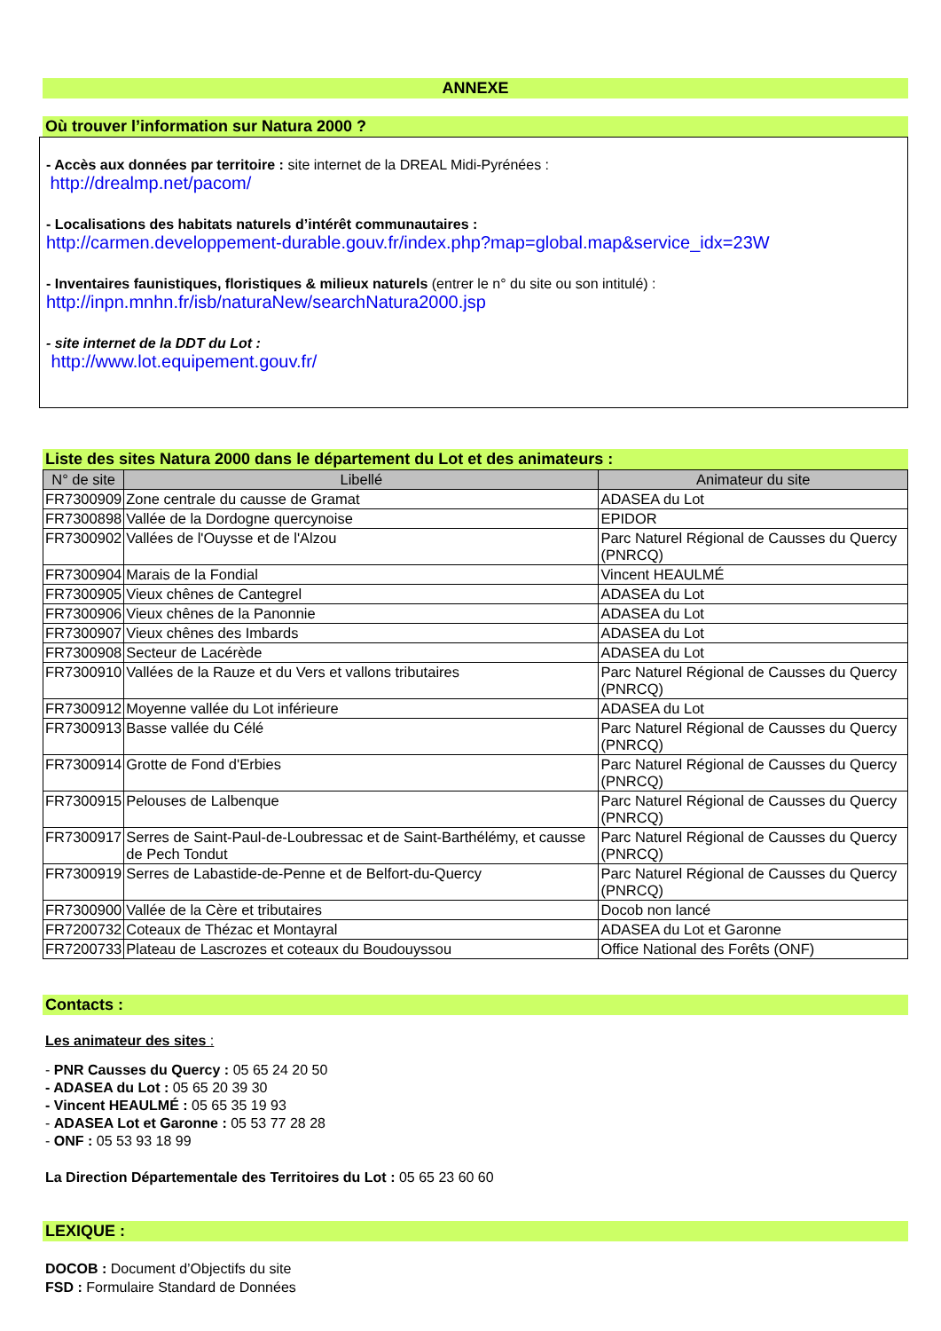ANNEXE
Où trouver l’information sur Natura 2000 ?
- Accès aux données par territoire : site internet de la DREAL Midi-Pyrénées :
http://drealmp.net/pacom/
- Localisations des habitats naturels d’intérêt communautaires :
http://carmen.developpement-durable.gouv.fr/index.php?map=global.map&service_idx=23W
- Inventaires faunistiques, floristiques & milieux naturels (entrer le n° du site ou son intitulé) :
http://inpn.mnhn.fr/isb/naturaNew/searchNatura2000.jsp
- site internet de la DDT du Lot :
http://www.lot.equipement.gouv.fr/
Liste des sites Natura 2000 dans le département du Lot et des animateurs :
| N° de site | Libellé | Animateur du site |
| --- | --- | --- |
| FR7300909 | Zone centrale du causse de Gramat | ADASEA du Lot |
| FR7300898 | Vallée de la Dordogne quercynoise | EPIDOR |
| FR7300902 | Vallées de l'Ouysse et de l'Alzou | Parc Naturel Régional de Causses du Quercy (PNRCQ) |
| FR7300904 | Marais de la Fondial | Vincent HEAULMÉ |
| FR7300905 | Vieux chênes de Cantegrel | ADASEA du Lot |
| FR7300906 | Vieux chênes de la Panonnie | ADASEA du Lot |
| FR7300907 | Vieux chênes des Imbards | ADASEA du Lot |
| FR7300908 | Secteur de Lacérède | ADASEA du Lot |
| FR7300910 | Vallées de la Rauze et du Vers et vallons tributaires | Parc Naturel Régional de Causses du Quercy (PNRCQ) |
| FR7300912 | Moyenne vallée du Lot inférieure | ADASEA du Lot |
| FR7300913 | Basse vallée du Célé | Parc Naturel Régional de Causses du Quercy (PNRCQ) |
| FR7300914 | Grotte de Fond d'Erbies | Parc Naturel Régional de Causses du Quercy (PNRCQ) |
| FR7300915 | Pelouses de Lalbenque | Parc Naturel Régional de Causses du Quercy (PNRCQ) |
| FR7300917 | Serres de Saint-Paul-de-Loubressac et de Saint-Barthélémy, et causse de Pech Tondut | Parc Naturel Régional de Causses du Quercy (PNRCQ) |
| FR7300919 | Serres de Labastide-de-Penne et de Belfort-du-Quercy | Parc Naturel Régional de Causses du Quercy (PNRCQ) |
| FR7300900 | Vallée de la Cère et tributaires | Docob non lancé |
| FR7200732 | Coteaux de Thézac et Montayral | ADASEA du Lot et Garonne |
| FR7200733 | Plateau de Lascrozes et coteaux du Boudouyssou | Office National des Forêts (ONF) |
Contacts :
Les animateur des sites :
- PNR Causses du Quercy : 05 65 24 20 50
- ADASEA du Lot : 05 65 20 39 30
- Vincent HEAULMÉ : 05 65 35 19 93
- ADASEA Lot et Garonne : 05 53 77 28 28
- ONF : 05 53 93 18 99
La Direction Départementale des Territoires du Lot : 05 65 23 60 60
LEXIQUE :
DOCOB : Document d’Objectifs du site
FSD : Formulaire Standard de Données